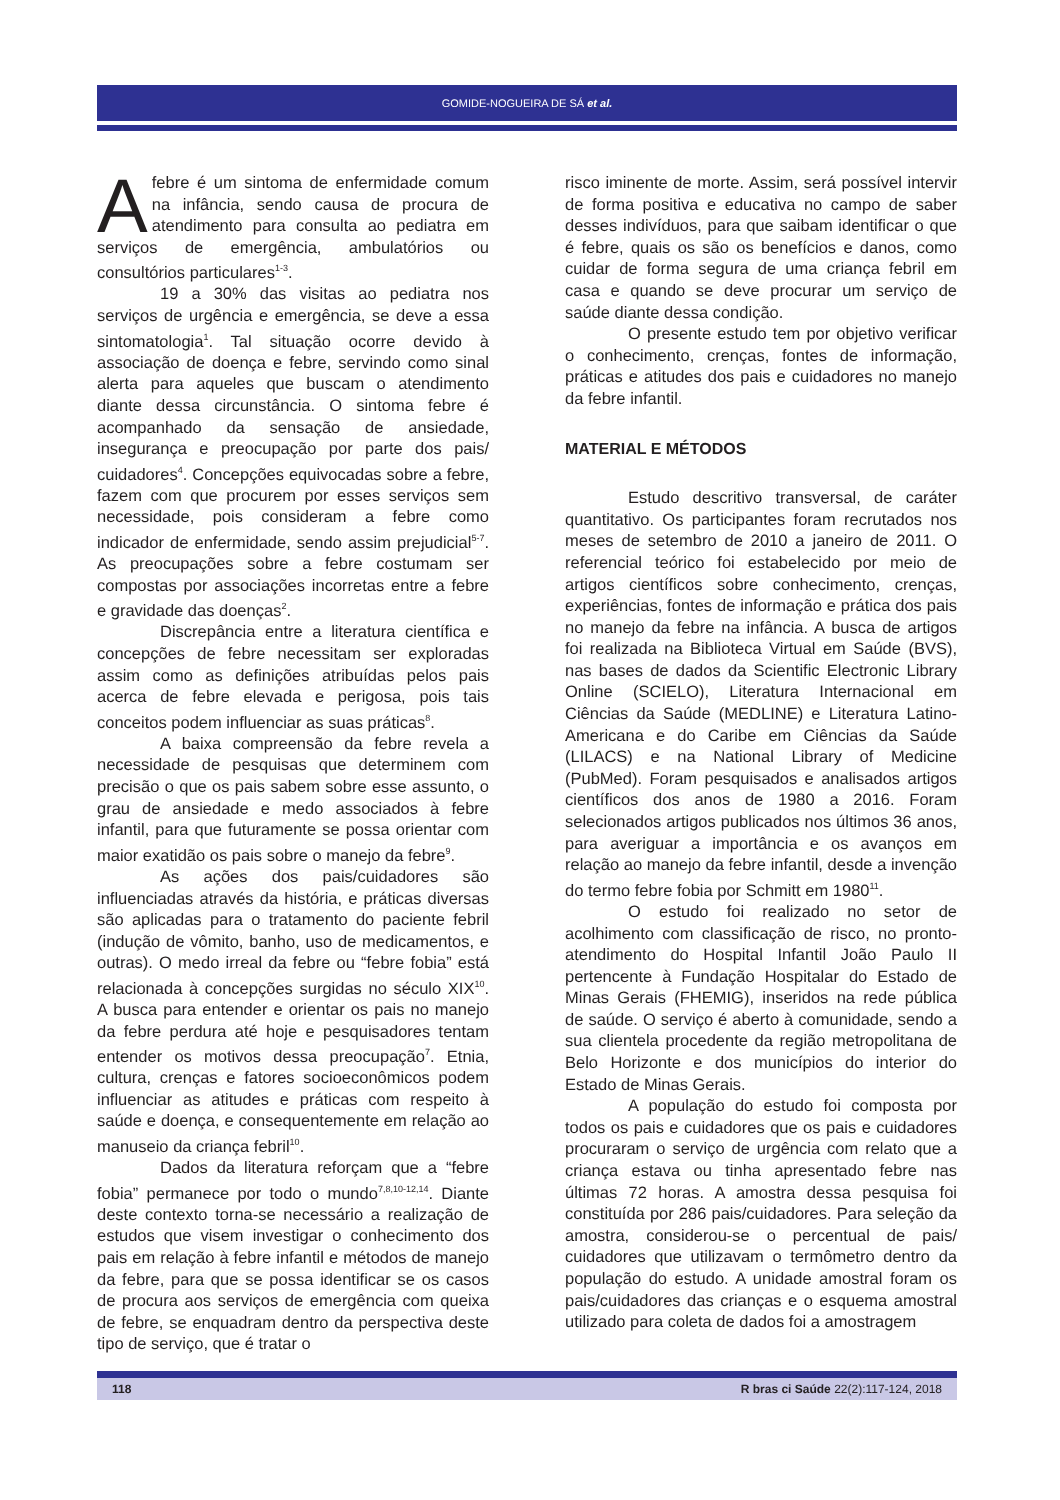GOMIDE-NOGUEIRA DE SÁ et al.
Afebre é um sintoma de enfermidade comum na infância, sendo causa de procura de atendimento para consulta ao pediatra em serviços de emergência, ambulatórios ou consultórios particulares<sup>1-3</sup>.
19 a 30% das visitas ao pediatra nos serviços de urgência e emergência, se deve a essa sintomatologia<sup>1</sup>. Tal situação ocorre devido à associação de doença e febre, servindo como sinal alerta para aqueles que buscam o atendimento diante dessa circunstância. O sintoma febre é acompanhado da sensação de ansiedade, insegurança e preocupação por parte dos pais/ cuidadores<sup>4</sup>. Concepções equivocadas sobre a febre, fazem com que procurem por esses serviços sem necessidade, pois consideram a febre como indicador de enfermidade, sendo assim prejudicial<sup>5-7</sup>. As preocupações sobre a febre costumam ser compostas por associações incorretas entre a febre e gravidade das doenças<sup>2</sup>.
Discrepância entre a literatura científica e concepções de febre necessitam ser exploradas assim como as definições atribuídas pelos pais acerca de febre elevada e perigosa, pois tais conceitos podem influenciar as suas práticas<sup>8</sup>.
A baixa compreensão da febre revela a necessidade de pesquisas que determinem com precisão o que os pais sabem sobre esse assunto, o grau de ansiedade e medo associados à febre infantil, para que futuramente se possa orientar com maior exatidão os pais sobre o manejo da febre<sup>9</sup>.
As ações dos pais/cuidadores são influenciadas através da história, e práticas diversas são aplicadas para o tratamento do paciente febril (indução de vômito, banho, uso de medicamentos, e outras). O medo irreal da febre ou “febre fobia” está relacionada à concepções surgidas no século XIX<sup>10</sup>. A busca para entender e orientar os pais no manejo da febre perdura até hoje e pesquisadores tentam entender os motivos dessa preocupação<sup>7</sup>. Etnia, cultura, crenças e fatores socioeconômicos podem influenciar as atitudes e práticas com respeito à saúde e doença, e consequentemente em relação ao manuseio da criança febril<sup>10</sup>.
Dados da literatura reforçam que a “febre fobia” permanece por todo o mundo<sup>7,8,10-12,14</sup>. Diante deste contexto torna-se necessário a realização de estudos que visem investigar o conhecimento dos pais em relação à febre infantil e métodos de manejo da febre, para que se possa identificar se os casos de procura aos serviços de emergência com queixa de febre, se enquadram dentro da perspectiva deste tipo de serviço, que é tratar o
risco iminente de morte. Assim, será possível intervir de forma positiva e educativa no campo de saber desses indivíduos, para que saibam identificar o que é febre, quais os são os benefícios e danos, como cuidar de forma segura de uma criança febril em casa e quando se deve procurar um serviço de saúde diante dessa condição.
O presente estudo tem por objetivo verificar o conhecimento, crenças, fontes de informação, práticas e atitudes dos pais e cuidadores no manejo da febre infantil.
MATERIAL E MÉTODOS
Estudo descritivo transversal, de caráter quantitativo. Os participantes foram recrutados nos meses de setembro de 2010 a janeiro de 2011. O referencial teórico foi estabelecido por meio de artigos científicos sobre conhecimento, crenças, experiências, fontes de informação e prática dos pais no manejo da febre na infância. A busca de artigos foi realizada na Biblioteca Virtual em Saúde (BVS), nas bases de dados da Scientific Electronic Library Online (SCIELO), Literatura Internacional em Ciências da Saúde (MEDLINE) e Literatura Latino-Americana e do Caribe em Ciências da Saúde (LILACS) e na National Library of Medicine (PubMed). Foram pesquisados e analisados artigos científicos dos anos de 1980 a 2016. Foram selecionados artigos publicados nos últimos 36 anos, para averiguar a importância e os avanços em relação ao manejo da febre infantil, desde a invenção do termo febre fobia por Schmitt em 1980<sup>11</sup>.
O estudo foi realizado no setor de acolhimento com classificação de risco, no pronto-atendimento do Hospital Infantil João Paulo II pertencente à Fundação Hospitalar do Estado de Minas Gerais (FHEMIG), inseridos na rede pública de saúde. O serviço é aberto à comunidade, sendo a sua clientela procedente da região metropolitana de Belo Horizonte e dos municípios do interior do Estado de Minas Gerais.
A população do estudo foi composta por todos os pais e cuidadores que os pais e cuidadores procuraram o serviço de urgência com relato que a criança estava ou tinha apresentado febre nas últimas 72 horas. A amostra dessa pesquisa foi constituída por 286 pais/cuidadores. Para seleção da amostra, considerou-se o percentual de pais/ cuidadores que utilizavam o termômetro dentro da população do estudo. A unidade amostral foram os pais/cuidadores das crianças e o esquema amostral utilizado para coleta de dados foi a amostragem
118 R bras ci Saúde 22(2):117-124, 2018